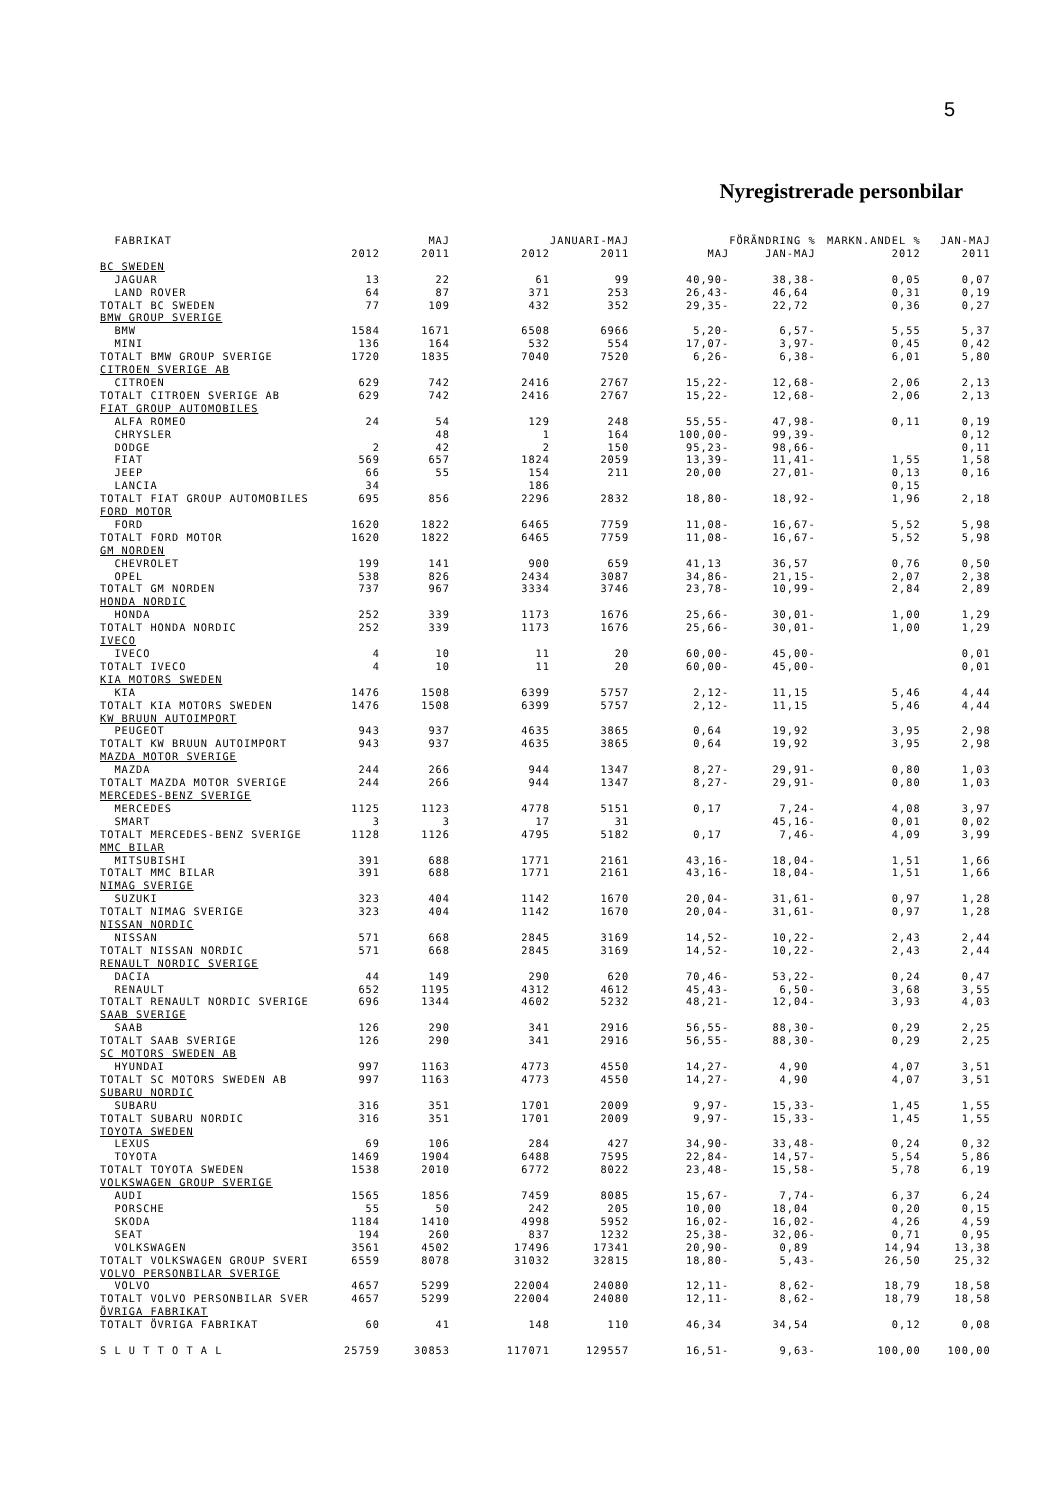5
Nyregistrerade personbilar
| FABRIKAT | | MAJ | | JANUARI-MAJ | | FÖRÄNDRING % | MARKN.ANDEL % | JAN-MAJ |
| --- | --- | --- | --- | --- | --- | --- | --- | --- |
| | 2012 | 2011 | 2012 | 2011 | MAJ | JAN-MAJ | 2012 | 2011 |
| BC SWEDEN | | | | | | | | |
| JAGUAR | 13 | 22 | 61 | 99 | 40,90- | 38,38- | 0,05 | 0,07 |
| LAND ROVER | 64 | 87 | 371 | 253 | 26,43- | 46,64 | 0,31 | 0,19 |
| TOTALT BC SWEDEN | 77 | 109 | 432 | 352 | 29,35- | 22,72 | 0,36 | 0,27 |
| BMW GROUP SVERIGE | | | | | | | | |
| BMW | 1584 | 1671 | 6508 | 6966 | 5,20- | 6,57- | 5,55 | 5,37 |
| MINI | 136 | 164 | 532 | 554 | 17,07- | 3,97- | 0,45 | 0,42 |
| TOTALT BMW GROUP SVERIGE | 1720 | 1835 | 7040 | 7520 | 6,26- | 6,38- | 6,01 | 5,80 |
| CITROEN SVERIGE AB | | | | | | | | |
| CITROEN | 629 | 742 | 2416 | 2767 | 15,22- | 12,68- | 2,06 | 2,13 |
| TOTALT CITROEN SVERIGE AB | 629 | 742 | 2416 | 2767 | 15,22- | 12,68- | 2,06 | 2,13 |
| FIAT GROUP AUTOMOBILES | | | | | | | | |
| ALFA ROMEO | 24 | 54 | 129 | 248 | 55,55- | 47,98- | 0,11 | 0,19 |
| CHRYSLER | | 48 | 1 | 164 | 100,00- | 99,39- | | 0,12 |
| DODGE | 2 | 42 | 2 | 150 | 95,23- | 98,66- | | 0,11 |
| FIAT | 569 | 657 | 1824 | 2059 | 13,39- | 11,41- | 1,55 | 1,58 |
| JEEP | 66 | 55 | 154 | 211 | 20,00 | 27,01- | 0,13 | 0,16 |
| LANCIA | 34 | | 186 | | | | 0,15 | |
| TOTALT FIAT GROUP AUTOMOBILES | 695 | 856 | 2296 | 2832 | 18,80- | 18,92- | 1,96 | 2,18 |
| FORD MOTOR | | | | | | | | |
| FORD | 1620 | 1822 | 6465 | 7759 | 11,08- | 16,67- | 5,52 | 5,98 |
| TOTALT FORD MOTOR | 1620 | 1822 | 6465 | 7759 | 11,08- | 16,67- | 5,52 | 5,98 |
| GM NORDEN | | | | | | | | |
| CHEVROLET | 199 | 141 | 900 | 659 | 41,13 | 36,57 | 0,76 | 0,50 |
| OPEL | 538 | 826 | 2434 | 3087 | 34,86- | 21,15- | 2,07 | 2,38 |
| TOTALT GM NORDEN | 737 | 967 | 3334 | 3746 | 23,78- | 10,99- | 2,84 | 2,89 |
| HONDA NORDIC | | | | | | | | |
| HONDA | 252 | 339 | 1173 | 1676 | 25,66- | 30,01- | 1,00 | 1,29 |
| TOTALT HONDA NORDIC | 252 | 339 | 1173 | 1676 | 25,66- | 30,01- | 1,00 | 1,29 |
| IVECO | | | | | | | | |
| IVECO | 4 | 10 | 11 | 20 | 60,00- | 45,00- | | 0,01 |
| TOTALT IVECO | 4 | 10 | 11 | 20 | 60,00- | 45,00- | | 0,01 |
| KIA MOTORS SWEDEN | | | | | | | | |
| KIA | 1476 | 1508 | 6399 | 5757 | 2,12- | 11,15 | 5,46 | 4,44 |
| TOTALT KIA MOTORS SWEDEN | 1476 | 1508 | 6399 | 5757 | 2,12- | 11,15 | 5,46 | 4,44 |
| KW BRUUN AUTOIMPORT | | | | | | | | |
| PEUGEOT | 943 | 937 | 4635 | 3865 | 0,64 | 19,92 | 3,95 | 2,98 |
| TOTALT KW BRUUN AUTOIMPORT | 943 | 937 | 4635 | 3865 | 0,64 | 19,92 | 3,95 | 2,98 |
| MAZDA MOTOR SVERIGE | | | | | | | | |
| MAZDA | 244 | 266 | 944 | 1347 | 8,27- | 29,91- | 0,80 | 1,03 |
| TOTALT MAZDA MOTOR SVERIGE | 244 | 266 | 944 | 1347 | 8,27- | 29,91- | 0,80 | 1,03 |
| MERCEDES-BENZ SVERIGE | | | | | | | | |
| MERCEDES | 1125 | 1123 | 4778 | 5151 | 0,17 | 7,24- | 4,08 | 3,97 |
| SMART | 3 | 3 | 17 | 31 | | 45,16- | 0,01 | 0,02 |
| TOTALT MERCEDES-BENZ SVERIGE | 1128 | 1126 | 4795 | 5182 | 0,17 | 7,46- | 4,09 | 3,99 |
| MMC BILAR | | | | | | | | |
| MITSUBISHI | 391 | 688 | 1771 | 2161 | 43,16- | 18,04- | 1,51 | 1,66 |
| TOTALT MMC BILAR | 391 | 688 | 1771 | 2161 | 43,16- | 18,04- | 1,51 | 1,66 |
| NIMAG SVERIGE | | | | | | | | |
| SUZUKI | 323 | 404 | 1142 | 1670 | 20,04- | 31,61- | 0,97 | 1,28 |
| TOTALT NIMAG SVERIGE | 323 | 404 | 1142 | 1670 | 20,04- | 31,61- | 0,97 | 1,28 |
| NISSAN NORDIC | | | | | | | | |
| NISSAN | 571 | 668 | 2845 | 3169 | 14,52- | 10,22- | 2,43 | 2,44 |
| TOTALT NISSAN NORDIC | 571 | 668 | 2845 | 3169 | 14,52- | 10,22- | 2,43 | 2,44 |
| RENAULT NORDIC SVERIGE | | | | | | | | |
| DACIA | 44 | 149 | 290 | 620 | 70,46- | 53,22- | 0,24 | 0,47 |
| RENAULT | 652 | 1195 | 4312 | 4612 | 45,43- | 6,50- | 3,68 | 3,55 |
| TOTALT RENAULT NORDIC SVERIGE | 696 | 1344 | 4602 | 5232 | 48,21- | 12,04- | 3,93 | 4,03 |
| SAAB SVERIGE | | | | | | | | |
| SAAB | 126 | 290 | 341 | 2916 | 56,55- | 88,30- | 0,29 | 2,25 |
| TOTALT SAAB SVERIGE | 126 | 290 | 341 | 2916 | 56,55- | 88,30- | 0,29 | 2,25 |
| SC MOTORS SWEDEN AB | | | | | | | | |
| HYUNDAI | 997 | 1163 | 4773 | 4550 | 14,27- | 4,90 | 4,07 | 3,51 |
| TOTALT SC MOTORS SWEDEN AB | 997 | 1163 | 4773 | 4550 | 14,27- | 4,90 | 4,07 | 3,51 |
| SUBARU NORDIC | | | | | | | | |
| SUBARU | 316 | 351 | 1701 | 2009 | 9,97- | 15,33- | 1,45 | 1,55 |
| TOTALT SUBARU NORDIC | 316 | 351 | 1701 | 2009 | 9,97- | 15,33- | 1,45 | 1,55 |
| TOYOTA SWEDEN | | | | | | | | |
| LEXUS | 69 | 106 | 284 | 427 | 34,90- | 33,48- | 0,24 | 0,32 |
| TOYOTA | 1469 | 1904 | 6488 | 7595 | 22,84- | 14,57- | 5,54 | 5,86 |
| TOTALT TOYOTA SWEDEN | 1538 | 2010 | 6772 | 8022 | 23,48- | 15,58- | 5,78 | 6,19 |
| VOLKSWAGEN GROUP SVERIGE | | | | | | | | |
| AUDI | 1565 | 1856 | 7459 | 8085 | 15,67- | 7,74- | 6,37 | 6,24 |
| PORSCHE | 55 | 50 | 242 | 205 | 10,00 | 18,04 | 0,20 | 0,15 |
| SKODA | 1184 | 1410 | 4998 | 5952 | 16,02- | 16,02- | 4,26 | 4,59 |
| SEAT | 194 | 260 | 837 | 1232 | 25,38- | 32,06- | 0,71 | 0,95 |
| VOLKSWAGEN | 3561 | 4502 | 17496 | 17341 | 20,90- | 0,89 | 14,94 | 13,38 |
| TOTALT VOLKSWAGEN GROUP SVERI | 6559 | 8078 | 31032 | 32815 | 18,80- | 5,43- | 26,50 | 25,32 |
| VOLVO PERSONBILAR SVERIGE | | | | | | | | |
| VOLVO | 4657 | 5299 | 22004 | 24080 | 12,11- | 8,62- | 18,79 | 18,58 |
| TOTALT VOLVO PERSONBILAR SVER | 4657 | 5299 | 22004 | 24080 | 12,11- | 8,62- | 18,79 | 18,58 |
| ÖVRIGA FABRIKAT | | | | | | | | |
| TOTALT ÖVRIGA FABRIKAT | 60 | 41 | 148 | 110 | 46,34 | 34,54 | 0,12 | 0,08 |
| S L U T T O T A L | 25759 | 30853 | 117071 | 129557 | 16,51- | 9,63- | 100,00 | 100,00 |